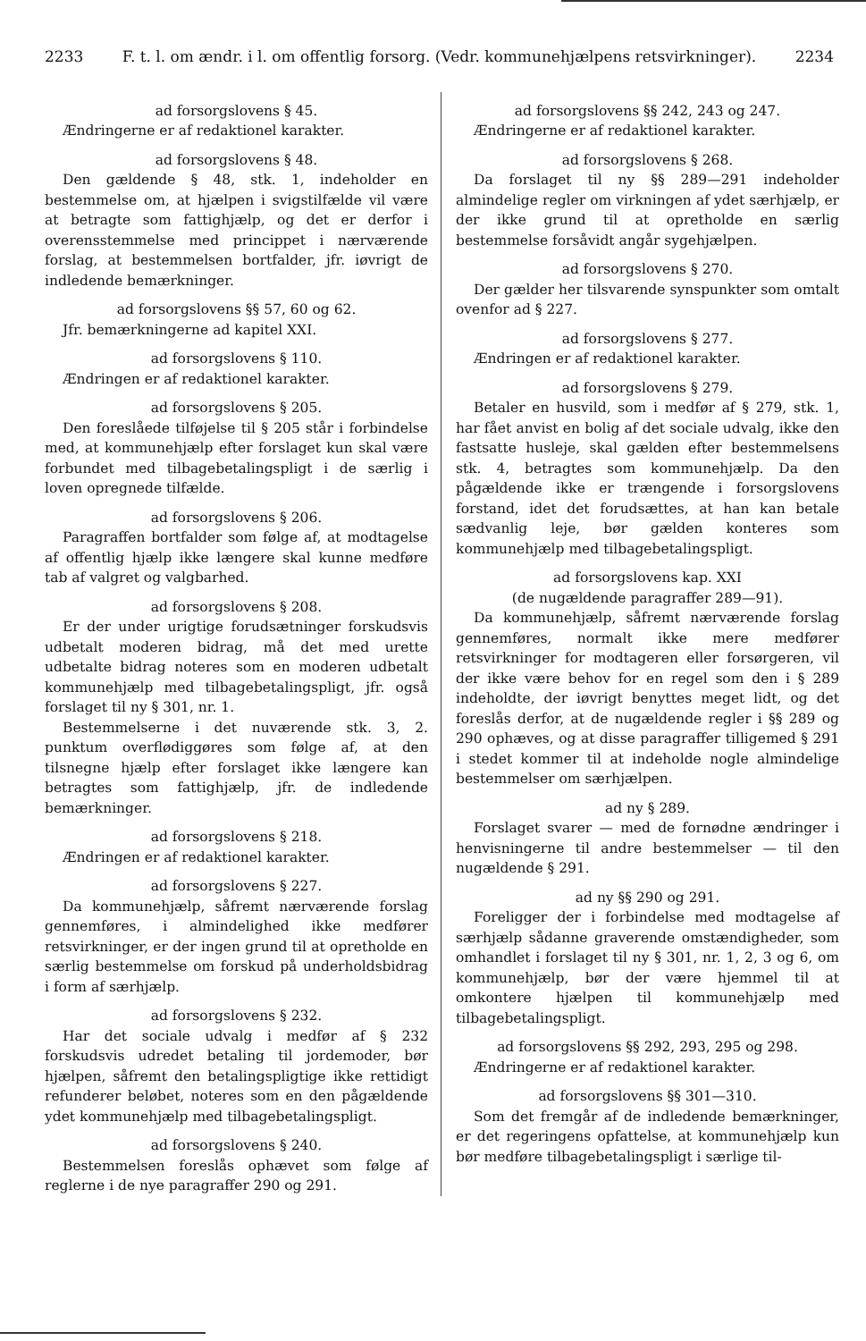2233 F. t. l. om ændr. i l. om offentlig forsorg. (Vedr. kommunehjælpens retsvirkninger). 2234
ad forsorgslovens § 45.
Ændringerne er af redaktionel karakter.
ad forsorgslovens § 48.
Den gældende § 48, stk. 1, indeholder en bestemmelse om, at hjælpen i svigstilfælde vil være at betragte som fattighjælp, og det er derfor i overensstemmelse med princippet i nærværende forslag, at bestemmelsen bortfalder, jfr. iøvrigt de indledende bemærkninger.
ad forsorgslovens §§ 57, 60 og 62.
Jfr. bemærkningerne ad kapitel XXI.
ad forsorgslovens § 110.
Ændringen er af redaktionel karakter.
ad forsorgslovens § 205.
Den foreslåede tilføjelse til § 205 står i forbindelse med, at kommunehjælp efter forslaget kun skal være forbundet med tilbagebetalingspligt i de særlig i loven opregnede tilfælde.
ad forsorgslovens § 206.
Paragraffen bortfalder som følge af, at modtagelse af offentlig hjælp ikke længere skal kunne medføre tab af valgret og valgbarhed.
ad forsorgslovens § 208.
Er der under urigtige forudsætninger forskudsvis udbetalt moderen bidrag, må det med urette udbetalte bidrag noteres som en moderen udbetalt kommunehjælp med tilbagebetalingspligt, jfr. også forslaget til ny § 301, nr. 1.
Bestemmelserne i det nuværende stk. 3, 2. punktum overflødiggøres som følge af, at den tilsnegne hjælp efter forslaget ikke længere kan betragtes som fattighjælp, jfr. de indledende bemærkninger.
ad forsorgslovens § 218.
Ændringen er af redaktionel karakter.
ad forsorgslovens § 227.
Da kommunehjælp, såfremt nærværende forslag gennemføres, i almindelighed ikke medfører retsvirkninger, er der ingen grund til at opretholde en særlig bestemmelse om forskud på underholdsbidrag i form af særhjælp.
ad forsorgslovens § 232.
Har det sociale udvalg i medfør af § 232 forskudsvis udredet betaling til jordemoder, bør hjælpen, såfremt den betalingspligtige ikke rettidigt refunderer beløbet, noteres som en den pågældende ydet kommunehjælp med tilbagebetalingspligt.
ad forsorgslovens § 240.
Bestemmelsen foreslås ophævet som følge af reglerne i de nye paragraffer 290 og 291.
ad forsorgslovens §§ 242, 243 og 247.
Ændringerne er af redaktionel karakter.
ad forsorgslovens § 268.
Da forslaget til ny §§ 289—291 indeholder almindelige regler om virkningen af ydet særhjælp, er der ikke grund til at opretholde en særlig bestemmelse forsåvidt angår sygehjælpen.
ad forsorgslovens § 270.
Der gælder her tilsvarende synspunkter som omtalt ovenfor ad § 227.
ad forsorgslovens § 277.
Ændringen er af redaktionel karakter.
ad forsorgslovens § 279.
Betaler en husvild, som i medfør af § 279, stk. 1, har fået anvist en bolig af det sociale udvalg, ikke den fastsatte husleje, skal gælden efter bestemmelsens stk. 4, betragtes som kommunehjælp. Da den pågældende ikke er trængende i forsorgslovens forstand, idet det forudsættes, at han kan betale sædvanlig leje, bør gælden konteres som kommunehjælp med tilbagebetalingspligt.
ad forsorgslovens kap. XXI
(de nugældende paragraffer 289—91).
Da kommunehjælp, såfremt nærværende forslag gennemføres, normalt ikke mere medfører retsvirkninger for modtageren eller forsørgeren, vil der ikke være behov for en regel som den i § 289 indeholdte, der iøvrigt benyttes meget lidt, og det foreslås derfor, at de nugældende regler i §§ 289 og 290 ophæves, og at disse paragraffer tilligemed § 291 i stedet kommer til at indeholde nogle almindelige bestemmelser om særhjælpen.
ad ny § 289.
Forslaget svarer — med de fornødne ændringer i henvisningerne til andre bestemmelser — til den nugældende § 291.
ad ny §§ 290 og 291.
Foreligger der i forbindelse med modtagelse af særhjælp sådanne graverende omstændigheder, som omhandlet i forslaget til ny § 301, nr. 1, 2, 3 og 6, om kommunehjælp, bør der være hjemmel til at omkontere hjælpen til kommunehjælp med tilbagebetalingspligt.
ad forsorgslovens §§ 292, 293, 295 og 298.
Ændringerne er af redaktionel karakter.
ad forsorgslovens §§ 301—310.
Som det fremgår af de indledende bemærkninger, er det regeringens opfattelse, at kommunehjælp kun bør medføre tilbagebetalingspligt i særlige til-